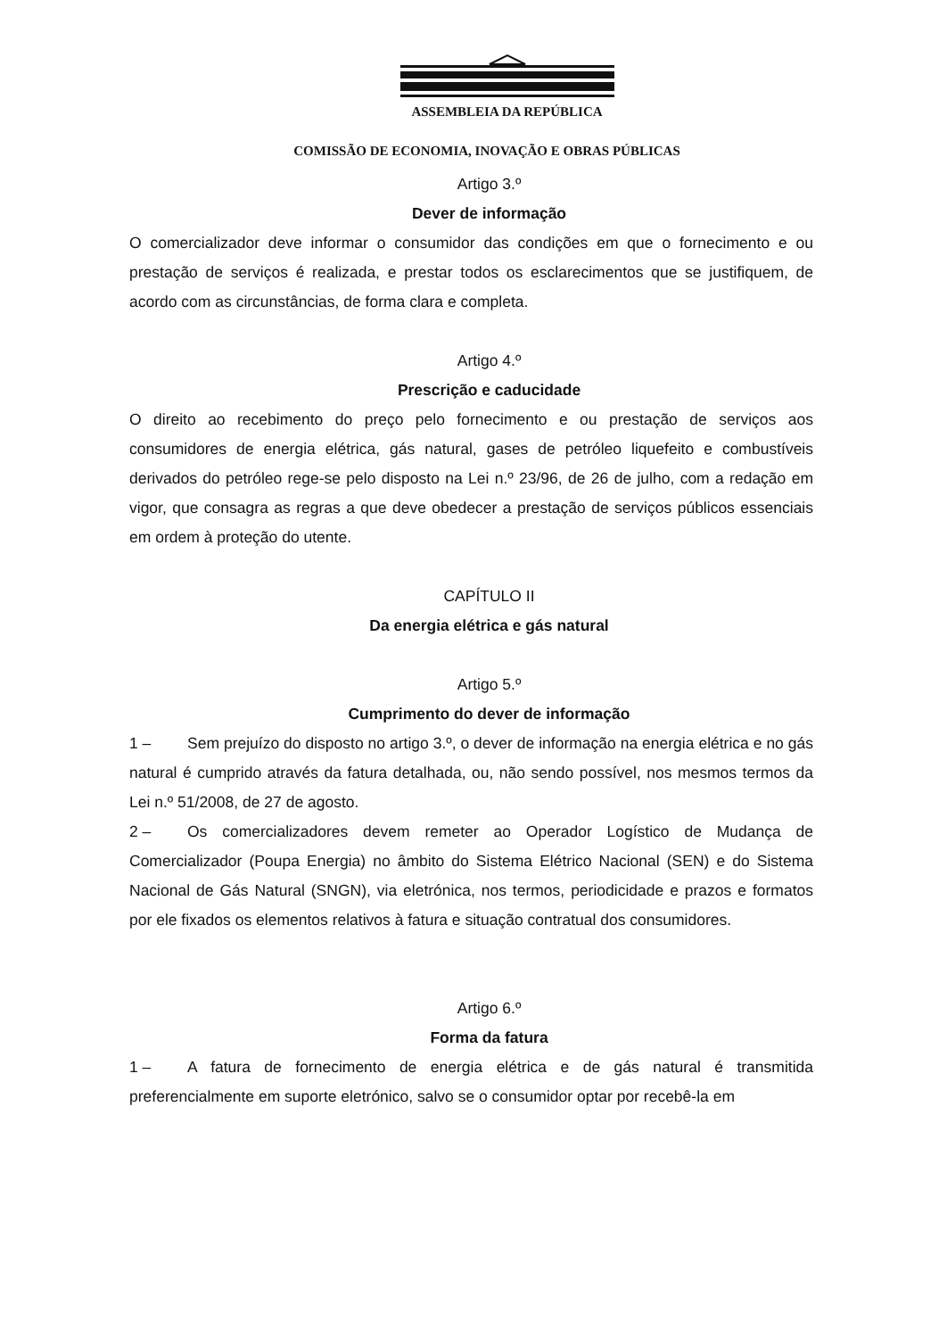ASSEMBLEIA DA REPÚBLICA
COMISSÃO DE ECONOMIA, INOVAÇÃO E OBRAS PÚBLICAS
Artigo 3.º
Dever de informação
O comercializador deve informar o consumidor das condições em que o fornecimento e ou prestação de serviços é realizada, e prestar todos os esclarecimentos que se justifiquem, de acordo com as circunstâncias, de forma clara e completa.
Artigo 4.º
Prescrição e caducidade
O direito ao recebimento do preço pelo fornecimento e ou prestação de serviços aos consumidores de energia elétrica, gás natural, gases de petróleo liquefeito e combustíveis derivados do petróleo rege-se pelo disposto na Lei n.º 23/96, de 26 de julho, com a redação em vigor, que consagra as regras a que deve obedecer a prestação de serviços públicos essenciais em ordem à proteção do utente.
CAPÍTULO II
Da energia elétrica e gás natural
Artigo 5.º
Cumprimento do dever de informação
1 – Sem prejuízo do disposto no artigo 3.º, o dever de informação na energia elétrica e no gás natural é cumprido através da fatura detalhada, ou, não sendo possível, nos mesmos termos da Lei n.º 51/2008, de 27 de agosto.
2 – Os comercializadores devem remeter ao Operador Logístico de Mudança de Comercializador (Poupa Energia) no âmbito do Sistema Elétrico Nacional (SEN) e do Sistema Nacional de Gás Natural (SNGN), via eletrónica, nos termos, periodicidade e prazos e formatos por ele fixados os elementos relativos à fatura e situação contratual dos consumidores.
Artigo 6.º
Forma da fatura
1 – A fatura de fornecimento de energia elétrica e de gás natural é transmitida preferencialmente em suporte eletrónico, salvo se o consumidor optar por recebê-la em